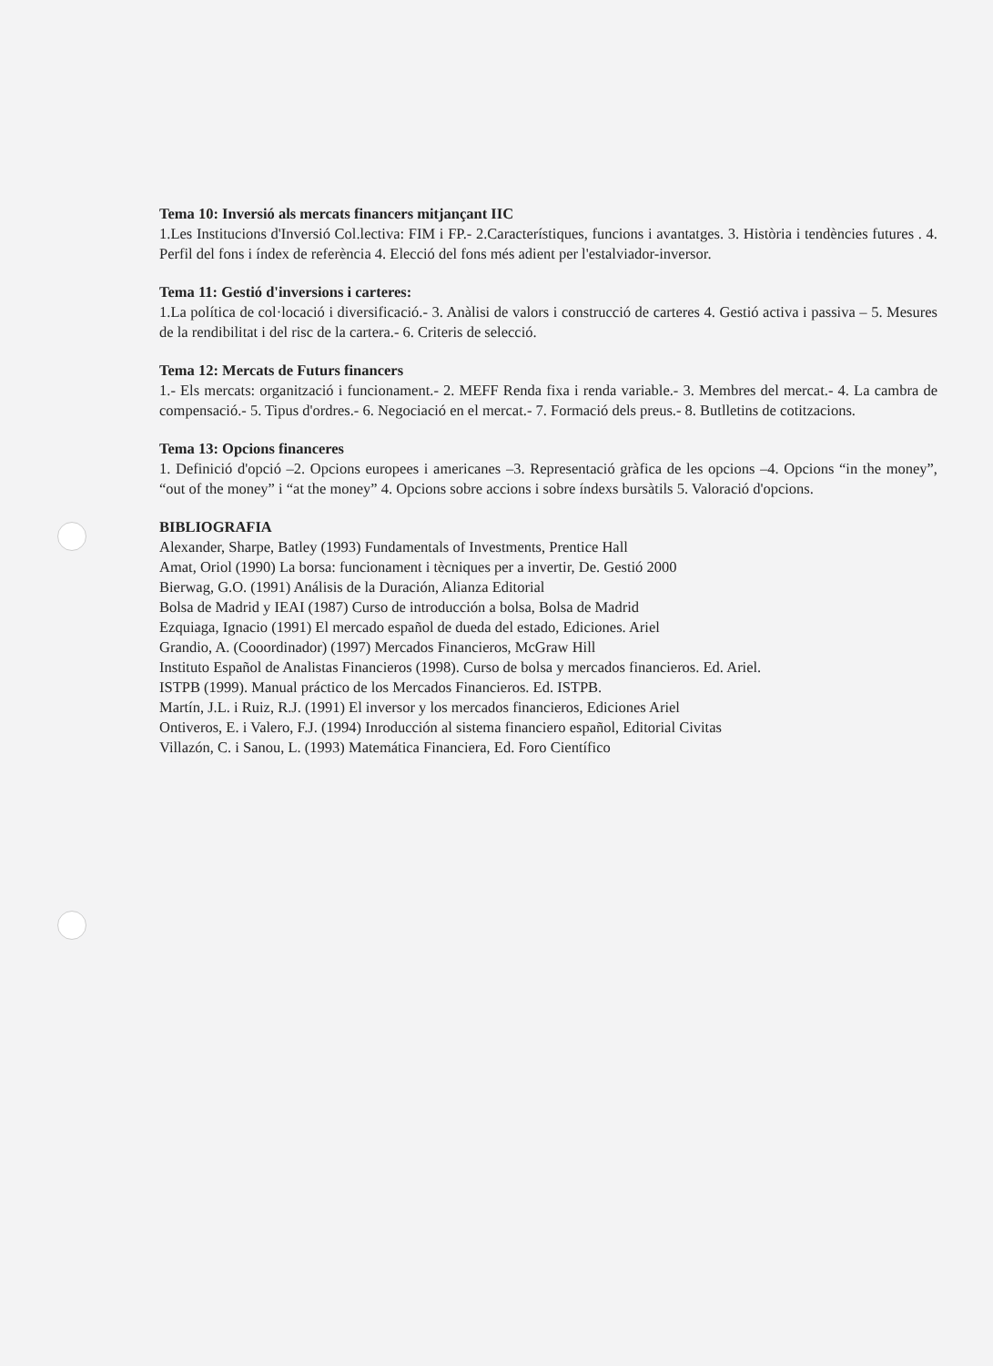Tema 10: Inversió als mercats financers mitjançant IIC
1.Les Institucions d'Inversió Col.lectiva: FIM i FP.- 2.Característiques, funcions i avantatges. 3. Història i tendències futures . 4. Perfil del fons i índex de referència 4. Elecció del fons més adient per l'estalviador-inversor.
Tema 11: Gestió d'inversions i carteres:
1.La política de col·locació i diversificació.- 3. Anàlisi de valors i construcció de carteres 4. Gestió activa i passiva – 5. Mesures de la rendibilitat i del risc de la cartera.- 6. Criteris de selecció.
Tema 12: Mercats de Futurs financers
1.- Els mercats: organització i funcionament.- 2. MEFF Renda fixa i renda variable.- 3. Membres del mercat.- 4. La cambra de compensació.- 5. Tipus d'ordres.- 6. Negociació en el mercat.- 7. Formació dels preus.- 8. Butlletins de cotitzacions.
Tema 13: Opcions financeres
1. Definició d'opció –2. Opcions europees i americanes –3. Representació gràfica de les opcions –4. Opcions “in the money”, “out of the money” i “at the money” 4. Opcions sobre accions i sobre índexs bursàtils 5. Valoració d'opcions.
BIBLIOGRAFIA
Alexander, Sharpe, Batley (1993) Fundamentals of Investments, Prentice Hall
Amat, Oriol (1990) La borsa: funcionament i tècniques per a invertir, De. Gestió 2000
Bierwag, G.O. (1991) Análisis de la Duración, Alianza Editorial
Bolsa de Madrid y IEAI (1987) Curso de introducción a bolsa, Bolsa de Madrid
Ezquiaga, Ignacio (1991) El mercado español de dueda del estado, Ediciones. Ariel
Grandio, A. (Cooordinador) (1997) Mercados Financieros, McGraw Hill
Instituto Español de Analistas Financieros (1998). Curso de bolsa y mercados financieros. Ed. Ariel.
ISTPB (1999). Manual práctico de los Mercados Financieros. Ed. ISTPB.
Martín, J.L. i Ruiz, R.J. (1991) El inversor y los mercados financieros, Ediciones Ariel
Ontiveros, E. i Valero, F.J. (1994) Inroducción al sistema financiero español, Editorial Civitas
Villazón, C. i Sanou, L. (1993) Matemática Financiera, Ed. Foro Científico